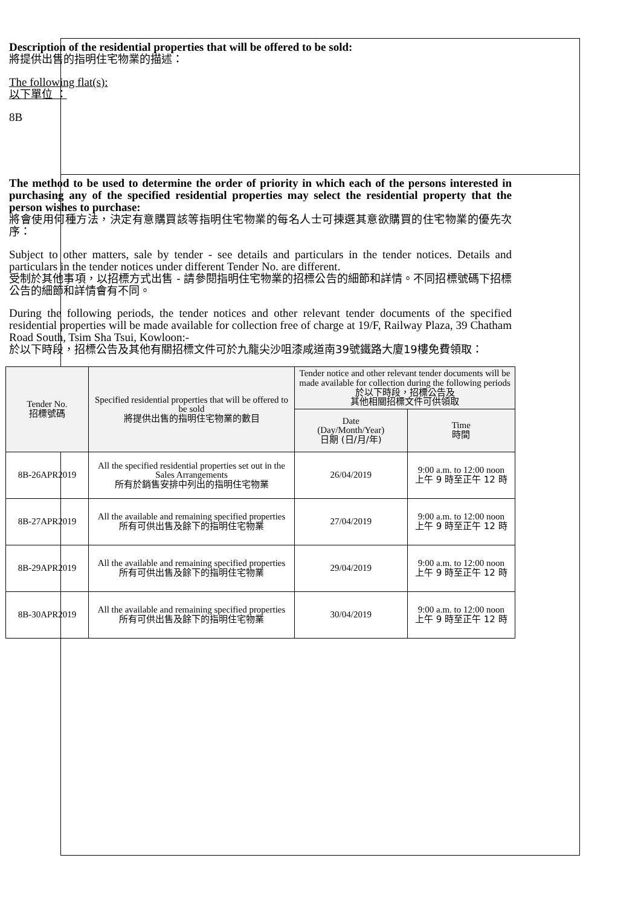Description of the residential properties that will be offered to be sold:
將提供出售的指明住宅物業的描述：
The following flat(s):
以下單位 ：
8B
The method to be used to determine the order of priority in which each of the persons interested in purchasing any of the specified residential properties may select the residential property that the person wishes to purchase:
將會使用何種方法，決定有意購買該等指明住宅物業的每名人士可揀選其意欲購買的住宅物業的優先次序：
Subject to other matters, sale by tender - see details and particulars in the tender notices. Details and particulars in the tender notices under different Tender No. are different.
受制於其他事項，以招標方式出售 - 請參閱指明住宅物業的招標公告的細節和詳情。不同招標號碼下招標公告的細節和詳情會有不同。
During the following periods, the tender notices and other relevant tender documents of the specified residential properties will be made available for collection free of charge at 19/F, Railway Plaza, 39 Chatham Road South, Tsim Sha Tsui, Kowloon:-
於以下時段，招標公告及其他有關招標文件可於九龍尖沙咀漆咸道南39號鐵路大廈19樓免費領取：
| Tender No. 招標號碼 | Specified residential properties that will be offered to be sold 將提供出售的指明住宅物業的數目 | Tender notice and other relevant tender documents will be made available for collection during the following periods 於以下時段，招標公告及 其他相關招標文件可供領取 | |
| --- | --- | --- | --- |
| | | Date (Day/Month/Year) 日期 (日/月/年) | Time 時間 |
| 8B-26APR2019 | All the specified residential properties set out in the Sales Arrangements 所有於銷售安排中列出的指明住宅物業 | 26/04/2019 | 9:00 a.m. to 12:00 noon 上午 9 時至正午 12 時 |
| 8B-27APR2019 | All the available and remaining specified properties 所有可供出售及餘下的指明住宅物業 | 27/04/2019 | 9:00 a.m. to 12:00 noon 上午 9 時至正午 12 時 |
| 8B-29APR2019 | All the available and remaining specified properties 所有可供出售及餘下的指明住宅物業 | 29/04/2019 | 9:00 a.m. to 12:00 noon 上午 9 時至正午 12 時 |
| 8B-30APR2019 | All the available and remaining specified properties 所有可供出售及餘下的指明住宅物業 | 30/04/2019 | 9:00 a.m. to 12:00 noon 上午 9 時至正午 12 時 |